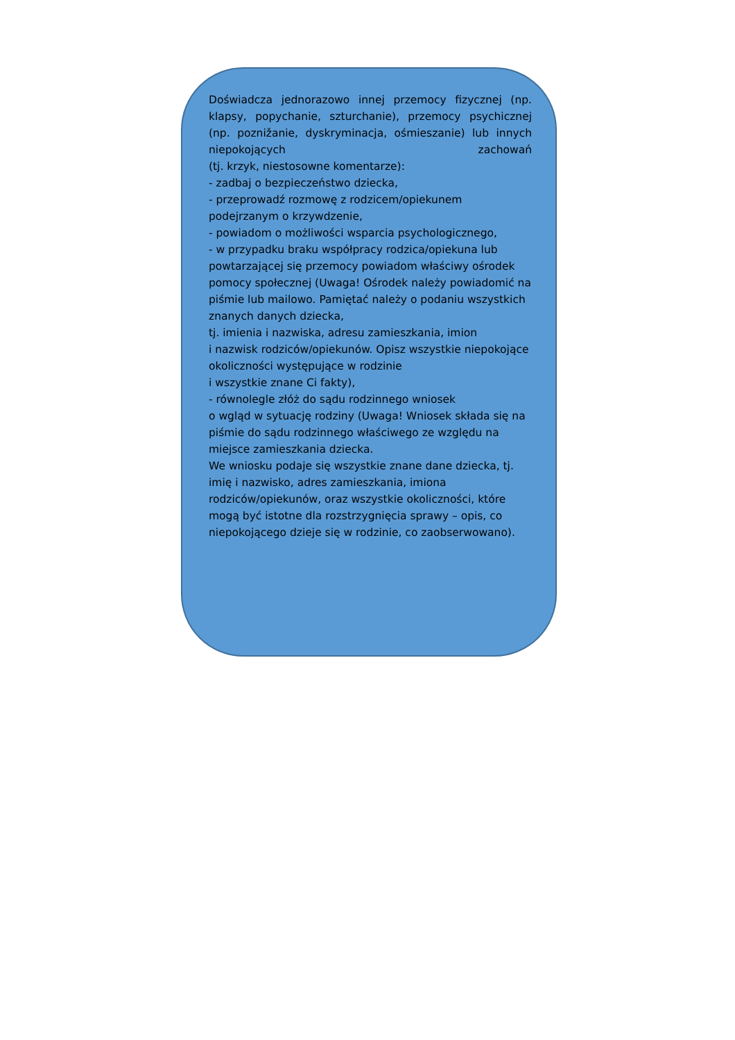Doświadcza jednorazowo innej przemocy fizycznej (np. klapsy, popychanie, szturchanie), przemocy psychicznej (np. poznižanie, dyskryminacja, ośmieszanie) lub innych niepokojących zachowań
(tj. krzyk, niestosowne komentarze):
- zadbaj o bezpieczeństwo dziecka,
- przeprowadź rozmowę z rodzicem/opiekunem podejrzanym o krzywdzenie,
- powiadom o możliwości wsparcia psychologicznego,
- w przypadku braku współpracy rodzica/opiekuna lub powtarzającej się przemocy powiadom właściwy ośrodek pomocy społecznej (Uwaga! Ośrodek należy powiadomić na piśmie lub mailowo. Pamiętać należy o podaniu wszystkich znanych danych dziecka,
tj. imienia i nazwiska, adresu zamieszkania, imion
i nazwisk rodziców/opiekunów. Opisz wszystkie niepokojące okoliczności występujące w rodzinie
i wszystkie znane Ci fakty),
- równolegle złóż do sądu rodzinnego wniosek
o wgląd w sytuację rodziny (Uwaga! Wniosek składa się na piśmie do sądu rodzinnego właściwego ze względu na miejsce zamieszkania dziecka.
We wniosku podaje się wszystkie znane dane dziecka, tj. imię i nazwisko, adres zamieszkania, imiona rodziców/opiekunów, oraz wszystkie okoliczności, które mogą być istotne dla rozstrzygnięcia sprawy – opis, co niepokojącego dzieje się w rodzinie, co zaobserwowano).